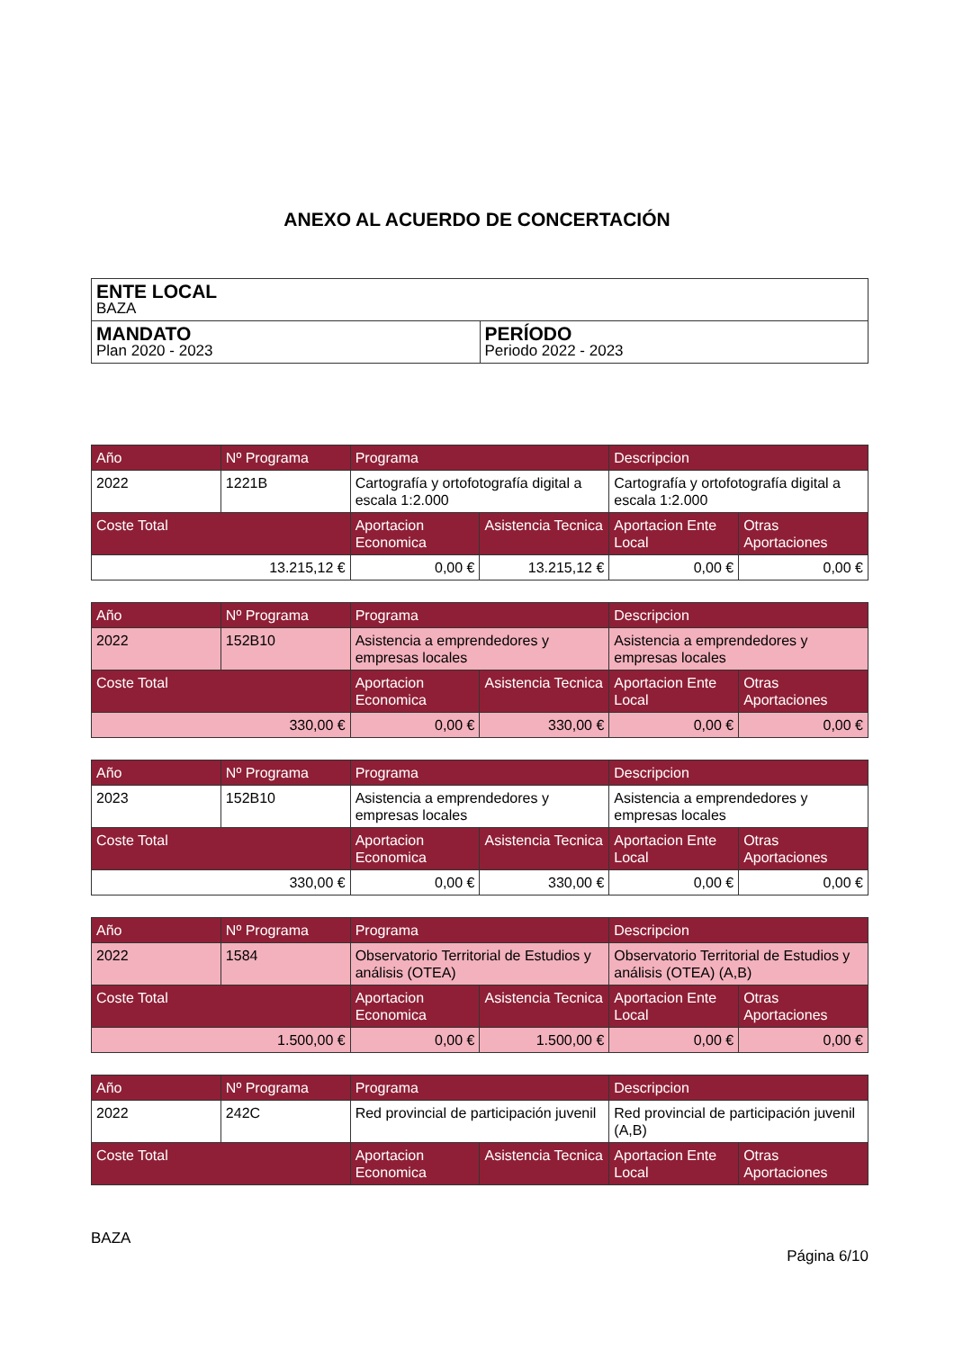ANEXO AL ACUERDO DE CONCERTACIÓN
| ENTE LOCAL BAZA | |
| MANDATO Plan 2020 - 2023 | PERÍODO Periodo 2022 - 2023 |
| Año | Nº Programa | Programa | | Descripcion | |
| --- | --- | --- | --- | --- | --- |
| 2022 | 1221B | Cartografía y ortofotografía digital a escala 1:2.000 | | Cartografía y ortofotografía digital a escala 1:2.000 | |
| Coste Total | | Aportacion Economica | Asistencia Tecnica | Aportacion Ente Local | Otras Aportaciones |
| 13.215,12 € | | 0,00 € | 13.215,12 € | 0,00 € | 0,00 € |
| Año | Nº Programa | Programa | | Descripcion | |
| --- | --- | --- | --- | --- | --- |
| 2022 | 152B10 | Asistencia a emprendedores y empresas locales | | Asistencia a emprendedores y empresas locales | |
| Coste Total | | Aportacion Economica | Asistencia Tecnica | Aportacion Ente Local | Otras Aportaciones |
| 330,00 € | | 0,00 € | 330,00 € | 0,00 € | 0,00 € |
| Año | Nº Programa | Programa | | Descripcion | |
| --- | --- | --- | --- | --- | --- |
| 2023 | 152B10 | Asistencia a emprendedores y empresas locales | | Asistencia a emprendedores y empresas locales | |
| Coste Total | | Aportacion Economica | Asistencia Tecnica | Aportacion Ente Local | Otras Aportaciones |
| 330,00 € | | 0,00 € | 330,00 € | 0,00 € | 0,00 € |
| Año | Nº Programa | Programa | | Descripcion | |
| --- | --- | --- | --- | --- | --- |
| 2022 | 1584 | Observatorio Territorial de Estudios y análisis (OTEA) | | Observatorio Territorial de Estudios y análisis (OTEA) (A,B) | |
| Coste Total | | Aportacion Economica | Asistencia Tecnica | Aportacion Ente Local | Otras Aportaciones |
| 1.500,00 € | | 0,00 € | 1.500,00 € | 0,00 € | 0,00 € |
| Año | Nº Programa | Programa | | Descripcion | |
| --- | --- | --- | --- | --- | --- |
| 2022 | 242C | Red provincial de participación juvenil | | Red provincial de participación juvenil (A,B) | |
| Coste Total | | Aportacion Economica | Asistencia Tecnica | Aportacion Ente Local | Otras Aportaciones |
BAZA
Página 6/10